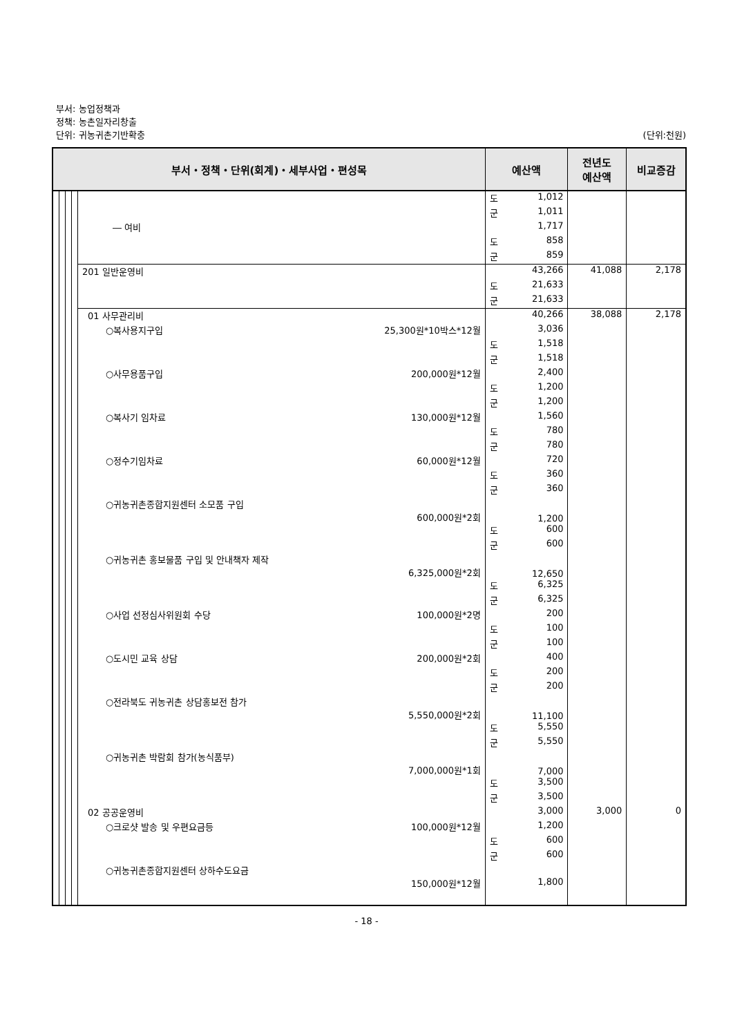부서: 농업정책과
정책: 농촌일자리창출
단위: 귀농귀촌기반확충 (단위:천원)
| 부서・정책・단위(회계)・세부사업・편성목 | | | | | 예산액 | | 전년도 예산액 | 비교증감 |
| --- | --- | --- | --- | --- | --- | --- | --- | --- |
| | | | | | 도 | 1,012 | | |
| | | | | | 군 | 1,011 | | |
| | | | | ― 여비 | | 1,717 | | |
| | | | | | 도 | 858 | | |
| | | | | | 군 | 859 | | |
| | | | | 201 일반운영비 | | 43,266 | 41,088 | 2,178 |
| | | | | | 도 | 21,633 | | |
| | | | | | 군 | 21,633 | | |
| | | | | 01 사무관리비 | | 40,266 | 38,088 | 2,178 |
| | | | | ○복사용지구입 25,300원*10박스*12월 | | 3,036 | | |
| | | | | | 도 | 1,518 | | |
| | | | | | 군 | 1,518 | | |
| | | | | ○사무용품구입 200,000원*12월 | | 2,400 | | |
| | | | | | 도 | 1,200 | | |
| | | | | | 군 | 1,200 | | |
| | | | | ○복사기 임차료 130,000원*12월 | | 1,560 | | |
| | | | | | 도 | 780 | | |
| | | | | | 군 | 780 | | |
| | | | | ○정수기임차료 60,000원*12월 | | 720 | | |
| | | | | | 도 | 360 | | |
| | | | | | 군 | 360 | | |
| | | | | ○귀농귀촌종합지원센터 소모품 구입 600,000원*2회 | | 1,200 | | |
| | | | | | 도 | 600 | | |
| | | | | | 군 | 600 | | |
| | | | | ○귀농귀촌 홍보물품 구입 및 안내책자 제작 6,325,000원*2회 | | 12,650 | | |
| | | | | | 도 | 6,325 | | |
| | | | | | 군 | 6,325 | | |
| | | | | ○사업 선정심사위원회 수당 100,000원*2명 | | 200 | | |
| | | | | | 도 | 100 | | |
| | | | | | 군 | 100 | | |
| | | | | ○도시민 교육 상담 200,000원*2회 | | 400 | | |
| | | | | | 도 | 200 | | |
| | | | | | 군 | 200 | | |
| | | | | ○전라북도 귀농귀촌 상담홍보전 참가 5,550,000원*2회 | | 11,100 | | |
| | | | | | 도 | 5,550 | | |
| | | | | | 군 | 5,550 | | |
| | | | | ○귀농귀촌 박람회 참가(농식품부) 7,000,000원*1회 | | 7,000 | | |
| | | | | | 도 | 3,500 | | |
| | | | | | 군 | 3,500 | | |
| | | | | 02 공공운영비 | | 3,000 | 3,000 | 0 |
| | | | | ○크로샷 발송 및 우편요금등 100,000원*12월 | | 1,200 | | |
| | | | | | 도 | 600 | | |
| | | | | | 군 | 600 | | |
| | | | | ○귀농귀촌종합지원센터 상하수도요금 150,000원*12월 | | 1,800 | | |
- 18 -